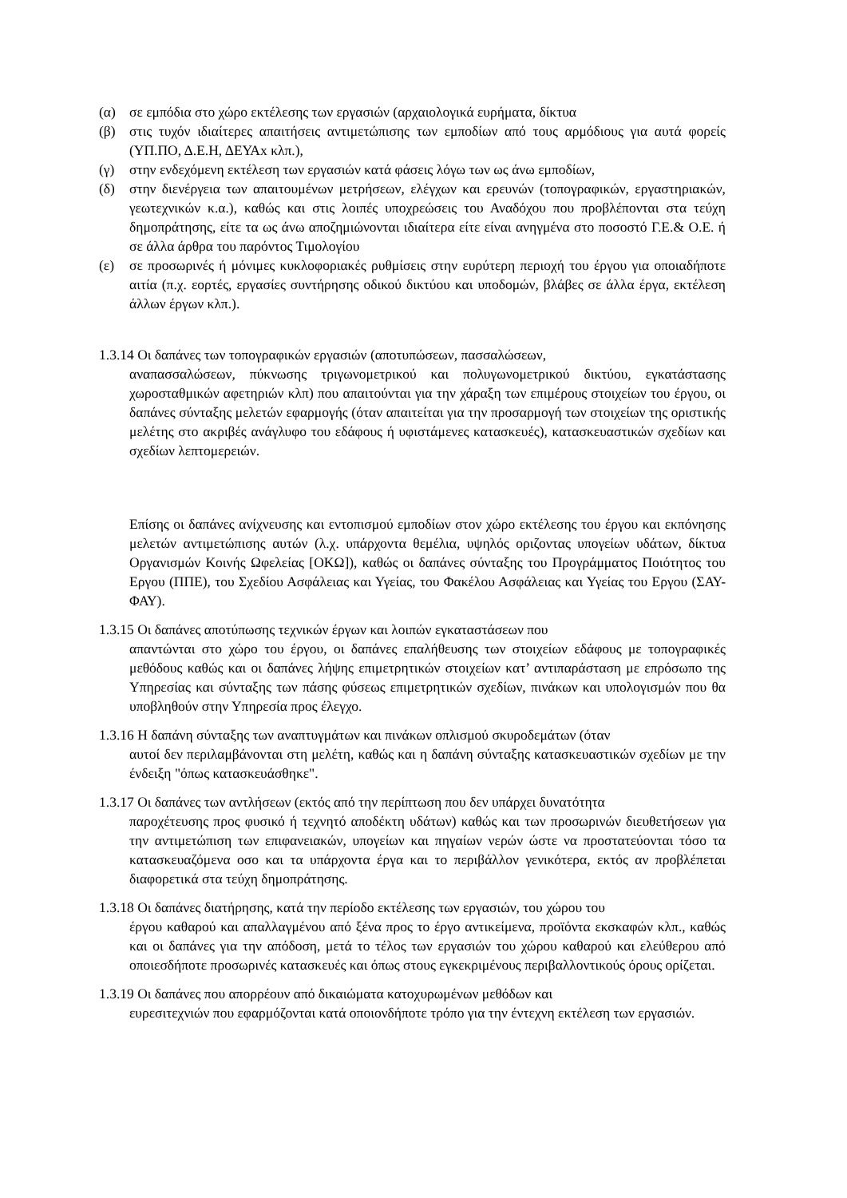(α) σε εμπόδια στο χώρο εκτέλεσης των εργασιών (αρχαιολογικά ευρήματα, δίκτυα
(β) στις τυχόν ιδιαίτερες απαιτήσεις αντιμετώπισης των εμποδίων από τους αρμόδιους για αυτά φορείς (ΥΠ.ΠΟ, Δ.Ε.Η, ΔΕΥΑx κλπ.),
(γ) στην ενδεχόμενη εκτέλεση των εργασιών κατά φάσεις λόγω των ως άνω εμποδίων,
(δ) στην διενέργεια των απαιτουμένων μετρήσεων, ελέγχων και ερευνών (τοπογραφικών, εργαστηριακών, γεωτεχνικών κ.α.), καθώς και στις λοιπές υποχρεώσεις του Αναδόχου που προβλέπονται στα τεύχη δημοπράτησης, είτε τα ως άνω αποζημιώνονται ιδιαίτερα είτε είναι ανηγμένα στο ποσοστό Γ.Ε.& Ο.Ε. ή σε άλλα άρθρα του παρόντος Τιμολογίου
(ε) σε προσωρινές ή μόνιμες κυκλοφοριακές ρυθμίσεις στην ευρύτερη περιοχή του έργου για οποιαδήποτε αιτία (π.χ. εορτές, εργασίες συντήρησης οδικού δικτύου και υποδομών, βλάβες σε άλλα έργα, εκτέλεση άλλων έργων κλπ.).
1.3.14 Οι δαπάνες των τοπογραφικών εργασιών (αποτυπώσεων, πασσαλώσεων,
αναπασσαλώσεων, πύκνωσης τριγωνομετρικού και πολυγωνομετρικού δικτύου, εγκατάστασης χωροσταθμικών αφετηριών κλπ) που απαιτούνται για την χάραξη των επιμέρους στοιχείων του έργου, οι δαπάνες σύνταξης μελετών εφαρμογής (όταν απαιτείται για την προσαρμογή των στοιχείων της οριστικής μελέτης στο ακριβές ανάγλυφο του εδάφους ή υφιστάμενες κατασκευές), κατασκευαστικών σχεδίων και σχεδίων λεπτομερειών.
Επίσης οι δαπάνες ανίχνευσης και εντοπισμού εμποδίων στον χώρο εκτέλεσης του έργου και εκπόνησης μελετών αντιμετώπισης αυτών (λ.χ. υπάρχοντα θεμέλια, υψηλός οριζοντας υπογείων υδάτων, δίκτυα Οργανισμών Κοινής Ωφελείας [ΟΚΩ]), καθώς οι δαπάνες σύνταξης του Προγράμματος Ποιότητος του Εργου (ΠΠΕ), του Σχεδίου Ασφάλειας και Υγείας, του Φακέλου Ασφάλειας και Υγείας του Εργου (ΣΑΥ-ΦΑΥ).
1.3.15 Οι δαπάνες αποτύπωσης τεχνικών έργων και λοιπών εγκαταστάσεων που
απαντώνται στο χώρο του έργου, οι δαπάνες επαλήθευσης των στοιχείων εδάφους με τοπογραφικές μεθόδους καθώς και οι δαπάνες λήψης επιμετρητικών στοιχείων κατ’ αντιπαράσταση με επρόσωπο της Υπηρεσίας και σύνταξης των πάσης φύσεως επιμετρητικών σχεδίων, πινάκων και υπολογισμών που θα υποβληθούν στην Υπηρεσία προς έλεγχο.
1.3.16 Η δαπάνη σύνταξης των αναπτυγμάτων και πινάκων οπλισμού σκυροδεμάτων (όταν
αυτοί δεν περιλαμβάνονται στη μελέτη, καθώς και η δαπάνη σύνταξης κατασκευαστικών σχεδίων με την ένδειξη "όπως κατασκευάσθηκε".
1.3.17 Οι δαπάνες των αντλήσεων (εκτός από την περίπτωση που δεν υπάρχει δυνατότητα
παροχέτευσης προς φυσικό ή τεχνητό αποδέκτη υδάτων) καθώς και των προσωρινών διευθετήσεων για την αντιμετώπιση των επιφανειακών, υπογείων και πηγαίων νερών ώστε να προστατεύονται τόσο τα κατασκευαζόμενα οσο και τα υπάρχοντα έργα και το περιβάλλον γενικότερα, εκτός αν προβλέπεται διαφορετικά στα τεύχη δημοπράτησης.
1.3.18 Οι δαπάνες διατήρησης, κατά την περίοδο εκτέλεσης των εργασιών, του χώρου του
έργου καθαρού και απαλλαγμένου από ξένα προς το έργο αντικείμενα, προϊόντα εκσκαφών κλπ., καθώς και οι δαπάνες για την απόδοση, μετά το τέλος των εργασιών του χώρου καθαρού και ελεύθερου από οποιεσδήποτε προσωρινές κατασκευές και όπως στους εγκεκριμένους περιβαλλοντικούς όρους ορίζεται.
1.3.19 Οι δαπάνες που απορρέουν από δικαιώματα κατοχυρωμένων μεθόδων και
ευρεσιτεχνιών που εφαρμόζονται κατά οποιονδήποτε τρόπο για την έντεχνη εκτέλεση των εργασιών.